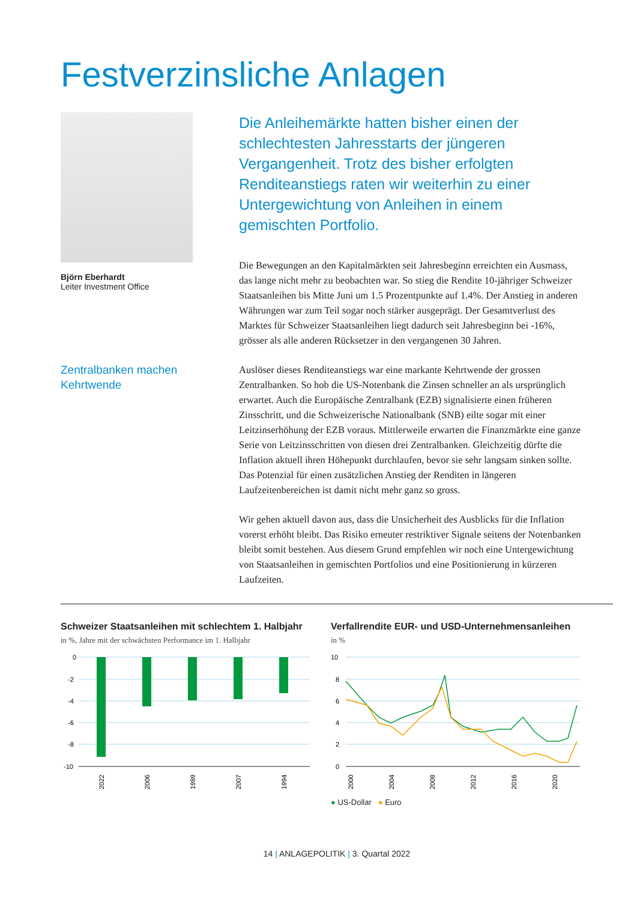Festverzinsliche Anlagen
Björn Eberhardt
Leiter Investment Office
Zentralbanken machen
Kehrtwende
Die Anleihemärkte hatten bisher einen der schlechtesten Jahresstarts der jüngeren Vergangenheit. Trotz des bisher erfolgten Renditeanstiegs raten wir weiterhin zu einer Untergewichtung von Anleihen in einem gemischten Portfolio.
Die Bewegungen an den Kapitalmärkten seit Jahresbeginn erreichten ein Ausmass, das lange nicht mehr zu beobachten war. So stieg die Rendite 10-jähriger Schweizer Staatsanleihen bis Mitte Juni um 1.5 Prozentpunkte auf 1.4%. Der Anstieg in anderen Währungen war zum Teil sogar noch stärker ausgeprägt. Der Gesamtverlust des Marktes für Schweizer Staatsanleihen liegt dadurch seit Jahresbeginn bei -16%, grösser als alle anderen Rücksetzer in den vergangenen 30 Jahren.
Auslöser dieses Renditeanstiegs war eine markante Kehrtwende der grossen Zentralbanken. So hob die US-Notenbank die Zinsen schneller an als ursprünglich erwartet. Auch die Europäische Zentralbank (EZB) signalisierte einen früheren Zinsschritt, und die Schweizerische Nationalbank (SNB) eilte sogar mit einer Leitzinserhöhung der EZB voraus. Mittlerweile erwarten die Finanzmärkte eine ganze Serie von Leitzinsschritten von diesen drei Zentralbanken. Gleichzeitig dürfte die Inflation aktuell ihren Höhepunkt durchlaufen, bevor sie sehr langsam sinken sollte. Das Potenzial für einen zusätzlichen Anstieg der Renditen in längeren Laufzeitenbereichen ist damit nicht mehr ganz so gross.
Wir gehen aktuell davon aus, dass die Unsicherheit des Ausblicks für die Inflation vorerst erhöht bleibt. Das Risiko erneuter restriktiver Signale seitens der Notenbanken bleibt somit bestehen. Aus diesem Grund empfehlen wir noch eine Untergewichtung von Staatsanleihen in gemischten Portfolios und eine Positionierung in kürzeren Laufzeiten.
Schweizer Staatsanleihen mit schlechtem 1. Halbjahr
in %, Jahre mit der schwächsten Performance im 1. Halbjahr
0
-2
-4
-6
-8
-10
2022
2006
1989
2007
1994
Verfallrendite EUR- und USD-Unternehmensanleihen
in %
10
8
6
4
2
0
2000
2004
2008
2012
2016
2020
● US-Dollar ● Euro
14 | ANLAGEPOLITIK | 3. Quartal 2022